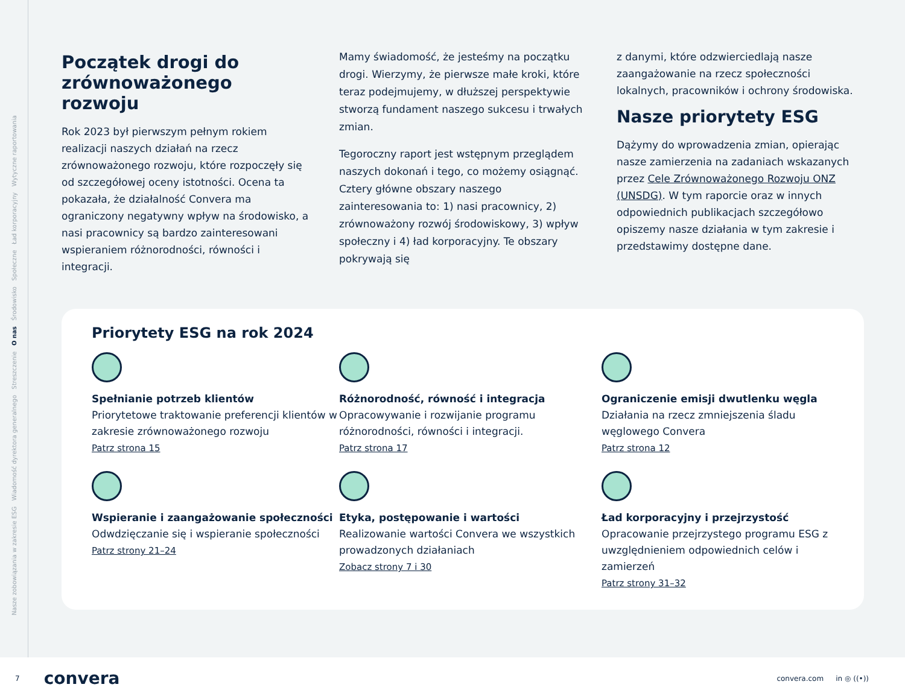Nasze zobowiązania w zakresie ESG Wiadomość dyrektora generalnego Streszczenie O nas Środowisko Społeczne Ład korporacyjny Wytyczne raportowania
Początek drogi do zrównoważonego rozwoju
Rok 2023 był pierwszym pełnym rokiem realizacji naszych działań na rzecz zrównoważonego rozwoju, które rozpoczęły się od szczegółowej oceny istotności. Ocena ta pokazała, że działalność Convera ma ograniczony negatywny wpływ na środowisko, a nasi pracownicy są bardzo zainteresowani wspieraniem różnorodności, równości i integracji.
Mamy świadomość, że jesteśmy na początku drogi. Wierzymy, że pierwsze małe kroki, które teraz podejmujemy, w dłuższej perspektywie stworzą fundament naszego sukcesu i trwałych zmian.
Tegoroczny raport jest wstępnym przeglądem naszych dokonań i tego, co możemy osiągnąć. Cztery główne obszary naszego zainteresowania to: 1) nasi pracownicy, 2) zrównoważony rozwój środowiskowy, 3) wpływ społeczny i 4) ład korporacyjny. Te obszary pokrywają się
z danymi, które odzwierciedlają nasze zaangażowanie na rzecz społeczności lokalnych, pracowników i ochrony środowiska.
Nasze priorytety ESG
Dążymy do wprowadzenia zmian, opierając nasze zamierzenia na zadaniach wskazanych przez Cele Zrównoważonego Rozwoju ONZ (UNSDG). W tym raporcie oraz w innych odpowiednich publikacjach szczegółowo opiszemy nasze działania w tym zakresie i przedstawimy dostępne dane.
Priorytety ESG na rok 2024
Spełnianie potrzeb klientów
Priorytetowe traktowanie preferencji klientów w zakresie zrównoważonego rozwoju
Patrz strona 15
Różnorodność, równość i integracja
Opracowywanie i rozwijanie programu różnorodności, równości i integracji.
Patrz strona 17
Ograniczenie emisji dwutlenku węgla
Działania na rzecz zmniejszenia śladu węglowego Convera
Patrz strona 12
Wspieranie i zaangażowanie społeczności
Odwdzięczanie się i wspieranie społeczności
Patrz strony 21–24
Etyka, postępowanie i wartości
Realizowanie wartości Convera we wszystkich prowadzonych działaniach
Zobacz strony 7 i 30
Ład korporacyjny i przejrzystość
Opracowanie przejrzystego programu ESG z uwzględnieniem odpowiednich celów i zamierzeń
Patrz strony 31–32
7 convera convera.com in ◎ ((•))